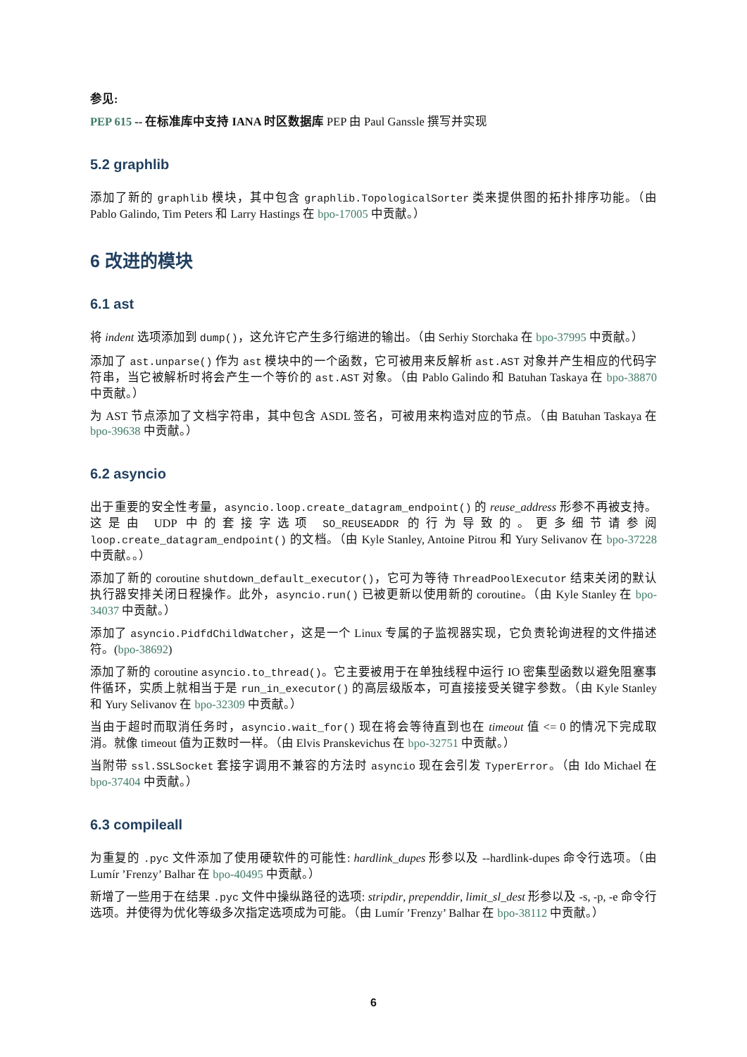参见:
PEP 615 -- 在标准库中支持 IANA 时区数据库 PEP 由 Paul Ganssle 撰写并实现
5.2 graphlib
添加了新的 graphlib 模块，其中包含 graphlib.TopologicalSorter 类来提供图的拓扑排序功能。（由 Pablo Galindo, Tim Peters 和 Larry Hastings 在 bpo-17005 中贡献。）
6 改进的模块
6.1 ast
将 indent 选项添加到 dump()，这允许它产生多行缩进的输出。（由 Serhiy Storchaka 在 bpo-37995 中贡献。）
添加了 ast.unparse() 作为 ast 模块中的一个函数，它可被用来反解析 ast.AST 对象并产生相应的代码字符串，当它被解析时将会产生一个等价的 ast.AST 对象。（由 Pablo Galindo 和 Batuhan Taskaya 在 bpo-38870 中贡献。）
为 AST 节点添加了文档字符串，其中包含 ASDL 签名，可被用来构造对应的节点。（由 Batuhan Taskaya 在 bpo-39638 中贡献。）
6.2 asyncio
出于重要的安全性考量，asyncio.loop.create_datagram_endpoint() 的 reuse_address 形参不再被支持。这是由 UDP 中的套接字选项 SO_REUSEADDR 的行为导致的。更多细节请参阅 loop.create_datagram_endpoint() 的文档。（由 Kyle Stanley, Antoine Pitrou 和 Yury Selivanov 在 bpo-37228 中贡献。。）
添加了新的 coroutine shutdown_default_executor()，它可为等待 ThreadPoolExecutor 结束关闭的默认执行器安排关闭日程操作。此外，asyncio.run() 已被更新以使用新的 coroutine。（由 Kyle Stanley 在 bpo-34037 中贡献。）
添加了 asyncio.PidfdChildWatcher，这是一个 Linux 专属的子监视器实现，它负责轮询进程的文件描述符。(bpo-38692)
添加了新的 coroutine asyncio.to_thread()。它主要被用于在单独线程中运行 IO 密集型函数以避免阻塞事件循环，实质上就相当于是 run_in_executor() 的高层级版本，可直接接受关键字参数。（由 Kyle Stanley 和 Yury Selivanov 在 bpo-32309 中贡献。）
当由于超时而取消任务时，asyncio.wait_for() 现在将会等待直到也在 timeout 值 <= 0 的情况下完成取消。就像 timeout 值为正数时一样。（由 Elvis Pranskevichus 在 bpo-32751 中贡献。）
当附带 ssl.SSLSocket 套接字调用不兼容的方法时 asyncio 现在会引发 TyperError。（由 Ido Michael 在 bpo-37404 中贡献。）
6.3 compileall
为重复的 .pyc 文件添加了使用硬软件的可能性: hardlink_dupes 形参以及 --hardlink-dupes 命令行选项。（由 Lumír ’Frenzy’ Balhar 在 bpo-40495 中贡献。）
新增了一些用于在结果 .pyc 文件中操纵路径的选项: stripdir, prependdir, limit_sl_dest 形参以及 -s, -p, -e 命令行选项。并使得为优化等级多次指定选项成为可能。（由 Lumír ’Frenzy’ Balhar 在 bpo-38112 中贡献。）
6